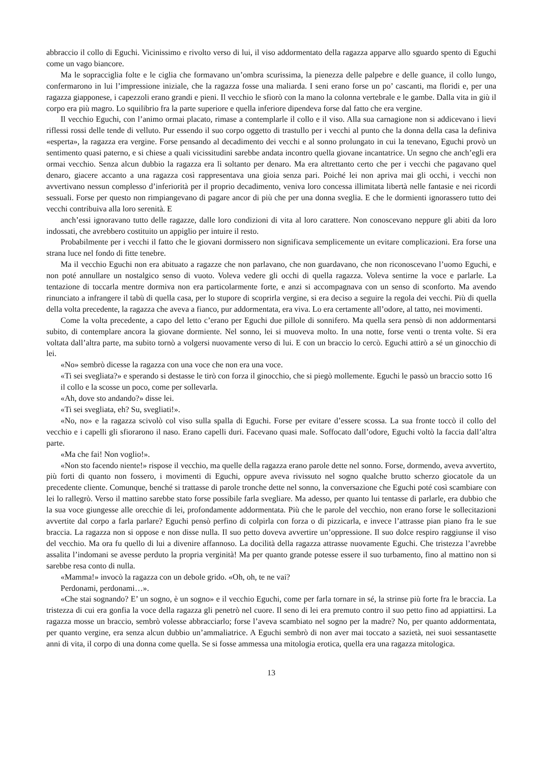abbraccio il collo di Eguchi. Vicinissimo e rivolto verso di lui, il viso addormentato della ragazza apparve allo sguardo spento di Eguchi come un vago biancore.
Ma le sopracciglia folte e le ciglia che formavano un’ombra scurissima, la pienezza delle palpebre e delle guance, il collo lungo, confermarono in lui l’impressione iniziale, che la ragazza fosse una maliarda. I seni erano forse un po’ cascanti, ma floridi e, per una ragazza giapponese, i capezzoli erano grandi e pieni. Il vecchio le sfiorò con la mano la colonna vertebrale e le gambe. Dalla vita in giù il corpo era più magro. Lo squilibrio fra la parte superiore e quella inferiore dipendeva forse dal fatto che era vergine.
Il vecchio Eguchi, con l’animo ormai placato, rimase a contemplarle il collo e il viso. Alla sua carnagione non si addicevano i lievi riflessi rossi delle tende di velluto. Pur essendo il suo corpo oggetto di trastullo per i vecchi al punto che la donna della casa la definiva «esperta», la ragazza era vergine. Forse pensando al decadimento dei vecchi e al sonno prolungato in cui la tenevano, Eguchi provò un sentimento quasi paterno, e si chiese a quali vicissitudini sarebbe andata incontro quella giovane incantatrice. Un segno che anch’egli era ormai vecchio. Senza alcun dubbio la ragazza era lì soltanto per denaro. Ma era altrettanto certo che per i vecchi che pagavano quel denaro, giacere accanto a una ragazza così rappresentava una gioia senza pari. Poiché lei non apriva mai gli occhi, i vecchi non avvertivano nessun complesso d’inferiorità per il proprio decadimento, veniva loro concessa illimitata libertà nelle fantasie e nei ricordi sessuali. Forse per questo non rimpiangevano di pagare ancor di più che per una donna sveglia. E che le dormienti ignorassero tutto dei vecchi contribuiva alla loro serenità. E
anch’essi ignoravano tutto delle ragazze, dalle loro condizioni di vita al loro carattere. Non conoscevano neppure gli abiti da loro indossati, che avrebbero costituito un appiglio per intuire il resto.
Probabilmente per i vecchi il fatto che le giovani dormissero non significava semplicemente un evitare complicazioni. Era forse una strana luce nel fondo di fitte tenebre.
Ma il vecchio Eguchi non era abituato a ragazze che non parlavano, che non guardavano, che non riconoscevano l’uomo Eguchi, e non poté annullare un nostalgico senso di vuoto. Voleva vedere gli occhi di quella ragazza. Voleva sentirne la voce e parlarle. La tentazione di toccarla mentre dormiva non era particolarmente forte, e anzi si accompagnava con un senso di sconforto. Ma avendo rinunciato a infrangere il tabù di quella casa, per lo stupore di scoprirla vergine, si era deciso a seguire la regola dei vecchi. Più di quella della volta precedente, la ragazza che aveva a fianco, pur addormentata, era viva. Lo era certamente all’odore, al tatto, nei movimenti.
Come la volta precedente, a capo del letto c’erano per Eguchi due pillole di sonnifero. Ma quella sera pensò di non addormentarsi subito, di contemplare ancora la giovane dormiente. Nel sonno, lei si muoveva molto. In una notte, forse venti o trenta volte. Si era voltata dall’altra parte, ma subito tornò a volgersi nuovamente verso di lui. E con un braccio lo cercò. Eguchi attirò a sé un ginocchio di lei.
«No» sembrò dicesse la ragazza con una voce che non era una voce.
«Ti sei svegliata?» e sperando si destasse le tirò con forza il ginocchio, che si piegò mollemente. Eguchi le passò un braccio sotto 16
il collo e la scosse un poco, come per sollevarla.
«Ah, dove sto andando?» disse lei.
«Ti sei svegliata, eh? Su, svegliati!».
«No, no» e la ragazza scivolò col viso sulla spalla di Eguchi. Forse per evitare d’essere scossa. La sua fronte toccò il collo del vecchio e i capelli gli sfiorarono il naso. Erano capelli duri. Facevano quasi male. Soffocato dall’odore, Eguchi voltò la faccia dall’altra parte.
«Ma che fai! Non voglio!».
«Non sto facendo niente!» rispose il vecchio, ma quelle della ragazza erano parole dette nel sonno. Forse, dormendo, aveva avvertito, più forti di quanto non fossero, i movimenti di Eguchi, oppure aveva rivissuto nel sogno qualche brutto scherzo giocatole da un precedente cliente. Comunque, benché si trattasse di parole tronche dette nel sonno, la conversazione che Eguchi poté così scambiare con lei lo rallegrò. Verso il mattino sarebbe stato forse possibile farla svegliare. Ma adesso, per quanto lui tentasse di parlarle, era dubbio che la sua voce giungesse alle orecchie di lei, profondamente addormentata. Più che le parole del vecchio, non erano forse le sollecitazioni avvertite dal corpo a farla parlare? Eguchi pensò perfino di colpirla con forza o di pizzicarla, e invece l’attrasse pian piano fra le sue braccia. La ragazza non si oppose e non disse nulla. Il suo petto doveva avvertire un’oppressione. Il suo dolce respiro raggiunse il viso del vecchio. Ma ora fu quello di lui a divenire affannoso. La docilità della ragazza attrasse nuovamente Eguchi. Che tristezza l’avrebbe assalita l’indomani se avesse perduto la propria verginità! Ma per quanto grande potesse essere il suo turbamento, fino al mattino non si sarebbe resa conto di nulla.
«Mamma!» invocò la ragazza con un debole grido. «Oh, oh, te ne vai?
Perdonami, perdonami…».
«Che stai sognando? E’ un sogno, è un sogno» e il vecchio Eguchi, come per farla tornare in sé, la strinse più forte fra le braccia. La tristezza di cui era gonfia la voce della ragazza gli penetrò nel cuore. Il seno di lei era premuto contro il suo petto fino ad appiattirsi. La ragazza mosse un braccio, sembrò volesse abbracciarlo; forse l’aveva scambiato nel sogno per la madre? No, per quanto addormentata, per quanto vergine, era senza alcun dubbio un’ammaliatrice. A Eguchi sembrò di non aver mai toccato a sazietà, nei suoi sessantasette anni di vita, il corpo di una donna come quella. Se si fosse ammessa una mitologia erotica, quella era una ragazza mitologica.
13